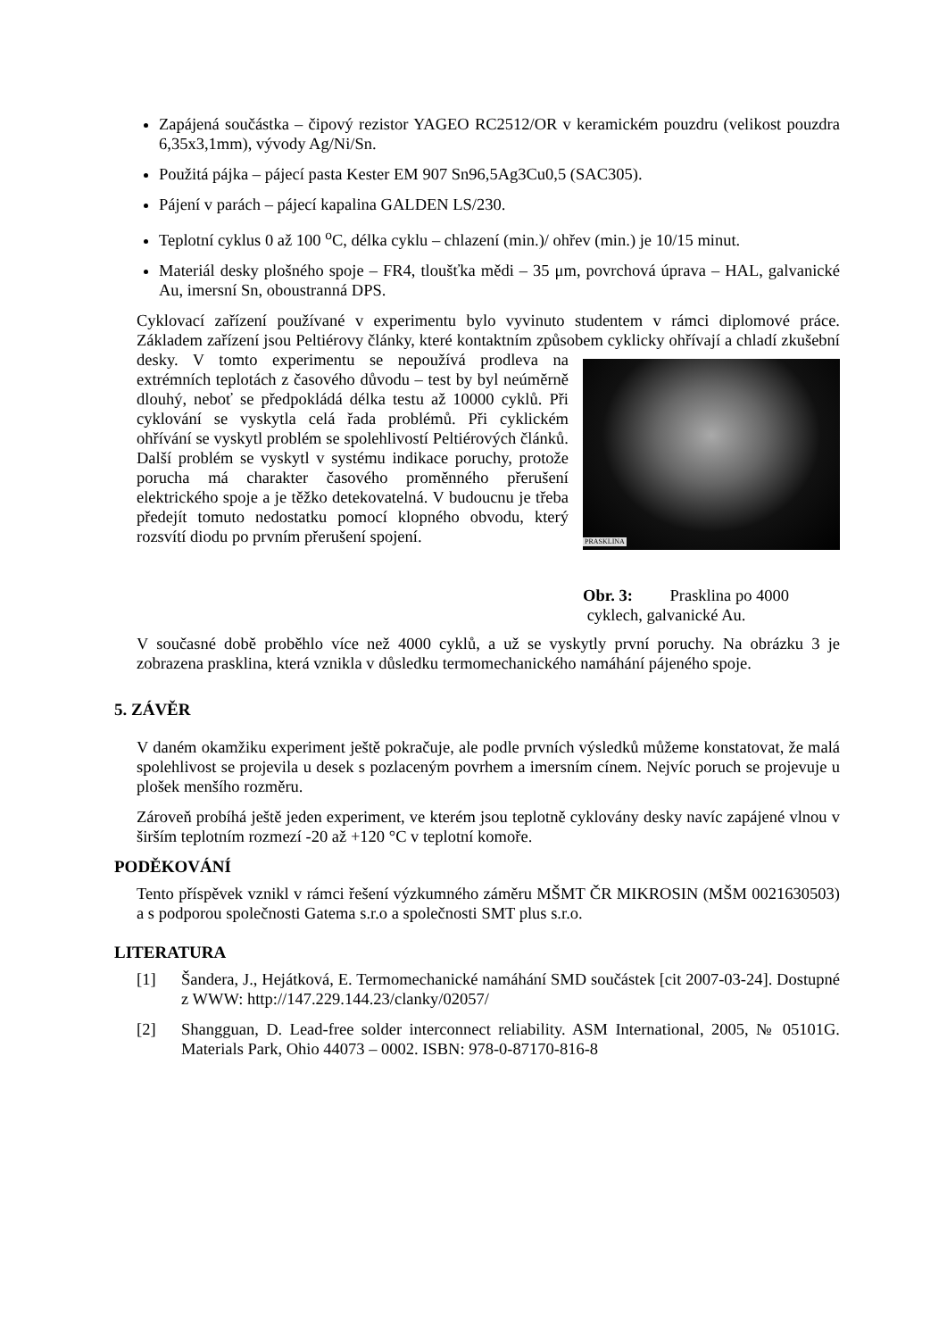Zapájená součástka – čipový rezistor YAGEO RC2512/OR v keramickém pouzdru (velikost pouzdra 6,35x3,1mm), vývody Ag/Ni/Sn.
Použitá pájka – pájecí pasta Kester EM 907 Sn96,5Ag3Cu0,5 (SAC305).
Pájení v parách – pájecí kapalina GALDEN LS/230.
Teplotní cyklus 0 až 100 <sup>o</sup>C, délka cyklu – chlazení (min.)/ ohřev (min.) je 10/15 minut.
Materiál desky plošného spoje – FR4, tloušťka mědi – 35 μm, povrchová úprava – HAL, galvanické Au, imersní Sn, oboustranná DPS.
Cyklovací zařízení používané v experimentu bylo vyvinuto studentem v rámci diplomové práce. Základem zařízení jsou Peltiérovy články, které kontaktním způsobem cyklicky ohřívají a chladí zkušební desky. V tomto experimentu se nepoužívá prodleva na PRASKLINA
Obr. 3: Prasklina po 4000
cyklech, galvanické Au. extrémních teplotách z časového důvodu – test by byl neúměrně dlouhý, neboť se předpokládá délka testu až 10000 cyklů. Při cyklování se vyskytla celá řada problémů. Při cyklickém ohřívání se vyskytl problém se spolehlivostí Peltiérových článků. Další problém se vyskytl v systému indikace poruchy, protože porucha má charakter časového proměnného přerušení elektrického spoje a je těžko detekovatelná. V budoucnu je třeba předejít tomuto nedostatku pomocí klopného obvodu, který rozsvítí diodu po prvním přerušení spojení.
V současné době proběhlo více než 4000 cyklů, a už se vyskytly první poruchy. Na obrázku 3 je zobrazena prasklina, která vznikla v důsledku termomechanického namáhání pájeného spoje.
5. ZÁVĚR
V daném okamžiku experiment ještě pokračuje, ale podle prvních výsledků můžeme konstatovat, že malá spolehlivost se projevila u desek s pozlaceným povrhem a imersním cínem. Nejvíc poruch se projevuje u plošek menšího rozměru.
Zároveň probíhá ještě jeden experiment, ve kterém jsou teplotně cyklovány desky navíc zapájené vlnou v širším teplotním rozmezí -20 až +120 °C v teplotní komoře.
PODĚKOVÁNÍ
Tento příspěvek vznikl v rámci řešení výzkumného záměru MŠMT ČR MIKROSIN (MŠM 0021630503) a s podporou společnosti Gatema s.r.o a společnosti SMT plus s.r.o.
LITERATURA
[1] Šandera, J., Hejátková, E. Termomechanické namáhání SMD součástek [cit 2007-03-24]. Dostupné z WWW: http://147.229.144.23/clanky/02057/
[2] Shangguan, D. Lead-free solder interconnect reliability. ASM International, 2005, № 05101G. Materials Park, Ohio 44073 – 0002. ISBN: 978-0-87170-816-8